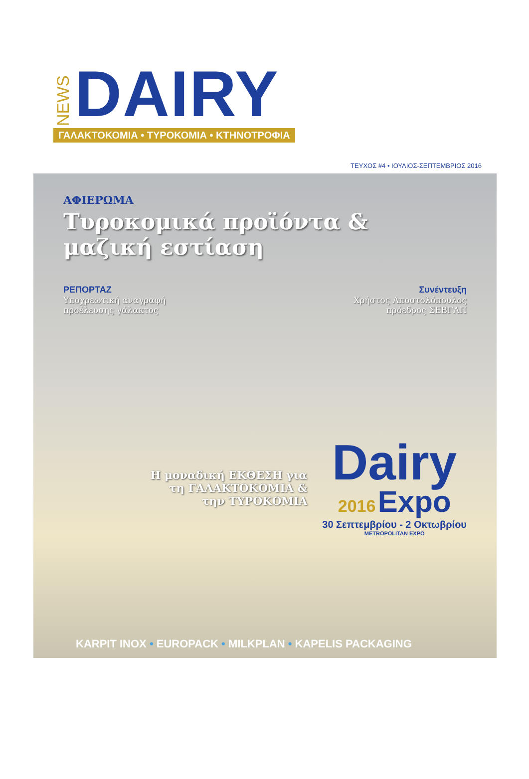NEWS
DAIRY
ΓΑΛΑΚΤΟΚΟΜΙΑ • ΤΥΡΟΚΟΜΙΑ • ΚΤΗΝΟΤΡΟΦΙΑ
ΤΕΥΧΟΣ #4 • ΙΟΥΛΙΟΣ-ΣΕΠΤΕΜΒΡΙΟΣ 2016
ΑΦΙΕΡΩΜΑ
Τυροκομικά προϊόντα &
μαζική εστίαση
ΡΕΠΟΡΤΑΖ
Υποχρεωτική αναγραφή
προέλευσης γάλακτος
Συνέντευξη
Χρήστος Αποστολόπουλος
πρόεδρος ΣΕΒΓΑΠ
Η μοναδική ΕΚΘΕΣΗ για
τη ΓΑΛΑΚΤΟΚΟΜΙΑ &
την ΤΥΡΟΚΟΜΙΑ
Dairy
2016 Expo
30 Σεπτεμβρίου - 2 Οκτωβρίου
METROPOLITAN EXPO
KARPIT INOX • EUROPACK • MILKPLAN • KAPELIS PACKAGING